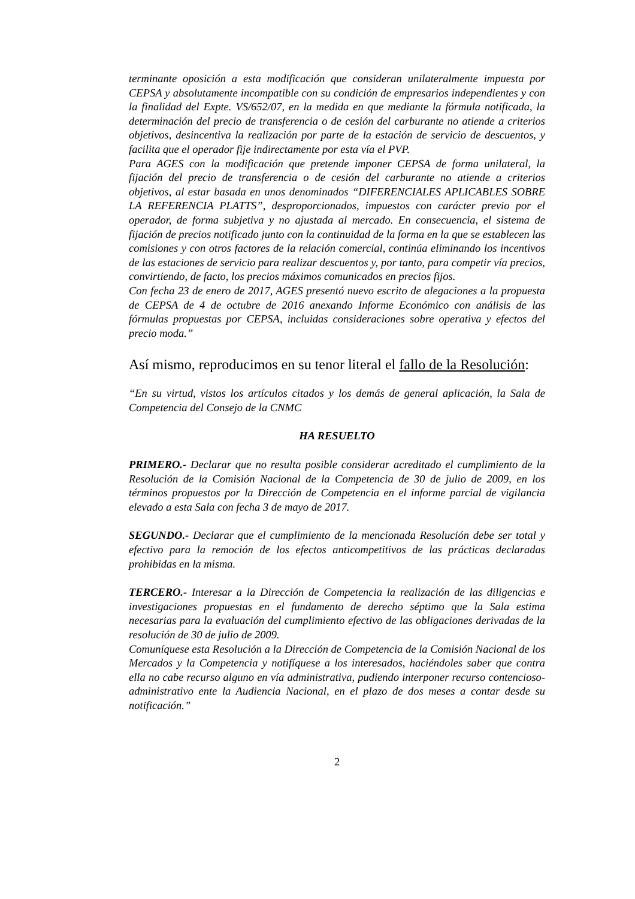terminante oposición a esta modificación que consideran unilateralmente impuesta por CEPSA y absolutamente incompatible con su condición de empresarios independientes y con la finalidad del Expte. VS/652/07, en la medida en que mediante la fórmula notificada, la determinación del precio de transferencia o de cesión del carburante no atiende a criterios objetivos, desincentiva la realización por parte de la estación de servicio de descuentos, y facilita que el operador fije indirectamente por esta vía el PVP.
Para AGES con la modificación que pretende imponer CEPSA de forma unilateral, la fijación del precio de transferencia o de cesión del carburante no atiende a criterios objetivos, al estar basada en unos denominados “DIFERENCIALES APLICABLES SOBRE LA REFERENCIA PLATTS”, desproporcionados, impuestos con carácter previo por el operador, de forma subjetiva y no ajustada al mercado. En consecuencia, el sistema de fijación de precios notificado junto con la continuidad de la forma en la que se establecen las comisiones y con otros factores de la relación comercial, continúa eliminando los incentivos de las estaciones de servicio para realizar descuentos y, por tanto, para competir vía precios, convirtiendo, de facto, los precios máximos comunicados en precios fijos.
Con fecha 23 de enero de 2017, AGES presentó nuevo escrito de alegaciones a la propuesta de CEPSA de 4 de octubre de 2016 anexando Informe Económico con análisis de las fórmulas propuestas por CEPSA, incluidas consideraciones sobre operativa y efectos del precio moda.”
Así mismo, reproducimos en su tenor literal el fallo de la Resolución:
“En su virtud, vistos los artículos citados y los demás de general aplicación, la Sala de Competencia del Consejo de la CNMC
HA RESUELTO
PRIMERO.- Declarar que no resulta posible considerar acreditado el cumplimiento de la Resolución de la Comisión Nacional de la Competencia de 30 de julio de 2009, en los términos propuestos por la Dirección de Competencia en el informe parcial de vigilancia elevado a esta Sala con fecha 3 de mayo de 2017.
SEGUNDO.- Declarar que el cumplimiento de la mencionada Resolución debe ser total y efectivo para la remoción de los efectos anticompetitivos de las prácticas declaradas prohibidas en la misma.
TERCERO.- Interesar a la Dirección de Competencia la realización de las diligencias e investigaciones propuestas en el fundamento de derecho séptimo que la Sala estima necesarias para la evaluación del cumplimiento efectivo de las obligaciones derivadas de la resolución de 30 de julio de 2009.
Comuníquese esta Resolución a la Dirección de Competencia de la Comisión Nacional de los Mercados y la Competencia y notifíquese a los interesados, haciéndoles saber que contra ella no cabe recurso alguno en vía administrativa, pudiendo interponer recurso contencioso-administrativo ente la Audiencia Nacional, en el plazo de dos meses a contar desde su notificación.”
2